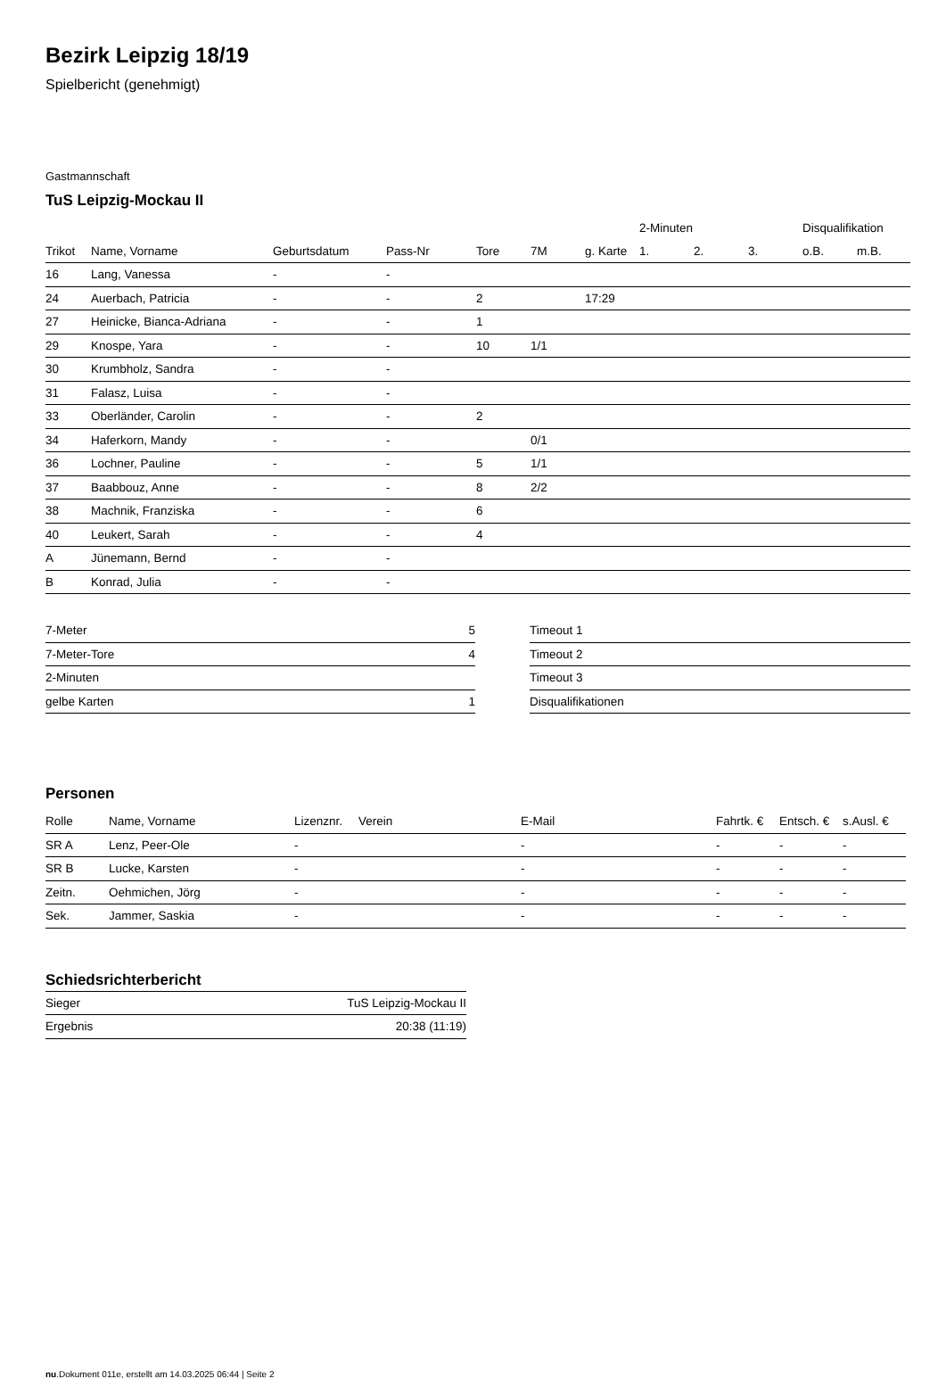Bezirk Leipzig 18/19
Spielbericht (genehmigt)
Gastmannschaft
TuS Leipzig-Mockau II
| | | | | | | | 2-Minuten | | | Disqualifikation | |
| --- | --- | --- | --- | --- | --- | --- | --- | --- | --- | --- | --- |
| Trikot | Name, Vorname | Geburtsdatum | Pass-Nr | Tore | 7M | g. Karte | 1. | 2. | 3. | o.B. | m.B. |
| 16 | Lang, Vanessa | - | - | | | | | | | | |
| 24 | Auerbach, Patricia | - | - | 2 | | 17:29 | | | | | |
| 27 | Heinicke, Bianca-Adriana | - | - | 1 | | | | | | | |
| 29 | Knospe, Yara | - | - | 10 | 1/1 | | | | | | |
| 30 | Krumbholz, Sandra | - | - | | | | | | | | |
| 31 | Falasz, Luisa | - | - | | | | | | | | |
| 33 | Oberländer, Carolin | - | - | 2 | | | | | | | |
| 34 | Haferkorn, Mandy | - | - | | 0/1 | | | | | | |
| 36 | Lochner, Pauline | - | - | 5 | 1/1 | | | | | | |
| 37 | Baabbouz, Anne | - | - | 8 | 2/2 | | | | | | |
| 38 | Machnik, Franziska | - | - | 6 | | | | | | | |
| 40 | Leukert, Sarah | - | - | 4 | | | | | | | |
| A | Jünemann, Bernd | - | - | | | | | | | | |
| B | Konrad, Julia | - | - | | | | | | | | |
| 7-Meter | 5 |
| 7-Meter-Tore | 4 |
| 2-Minuten | |
| gelbe Karten | 1 |
| Timeout 1 |
| Timeout 2 |
| Timeout 3 |
| Disqualifikationen |
Personen
| Rolle | Name, Vorname | Lizenznr. | Verein | E-Mail | Fahrtk. € | Entsch. € | s.Ausl. € |
| --- | --- | --- | --- | --- | --- | --- | --- |
| SR A | Lenz, Peer-Ole | - | | - | - | - | - |
| SR B | Lucke, Karsten | - | | - | - | - | - |
| Zeitn. | Oehmichen, Jörg | - | | - | - | - | - |
| Sek. | Jammer, Saskia | - | | - | - | - | - |
Schiedsrichterbericht
| Sieger | TuS Leipzig-Mockau II |
| Ergebnis | 20:38 (11:19) |
nu.Dokument 011e, erstellt am 14.03.2025 06:44 | Seite 2